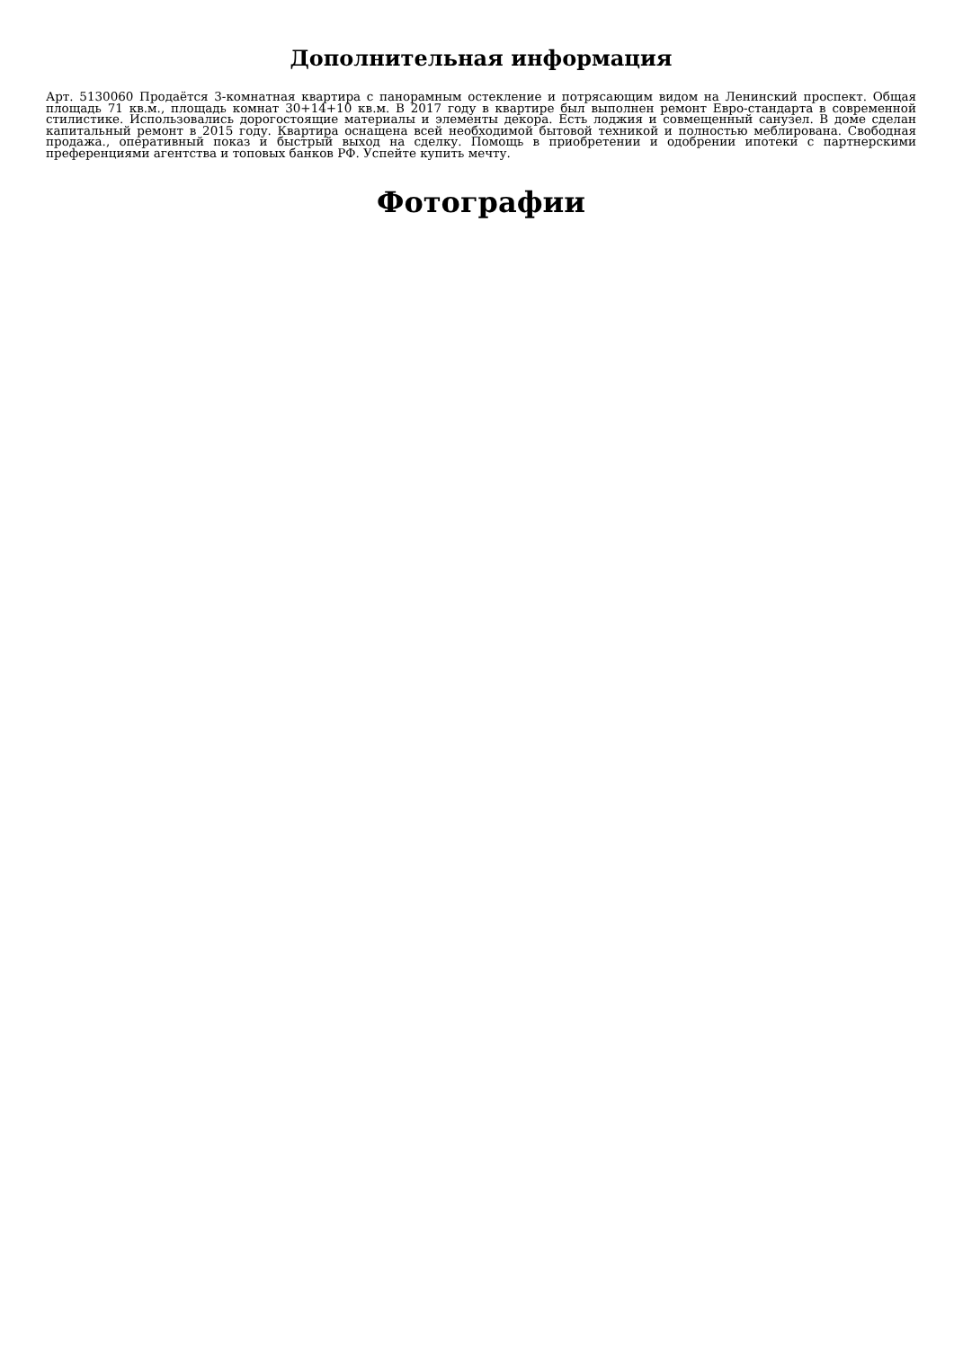Дополнительная информация
Арт. 5130060 Продаётся 3-комнатная квартира с панорамным остекление и потрясающим видом на Ленинский проспект. Общая площадь 71 кв.м., площадь комнат 30+14+10 кв.м. В 2017 году в квартире был выполнен ремонт Евро-стандарта в современной стилистике. Использовались дорогостоящие материалы и элементы декора. Есть лоджия и совмещенный санузел. В доме сделан капитальный ремонт в 2015 году. Квартира оснащена всей необходимой бытовой техникой и полностью меблирована. Свободная продажа., оперативный показ и быстрый выход на сделку. Помощь в приобретении и одобрении ипотеки с партнерскими преференциями агентства и топовых банков РФ. Успейте купить мечту.
Фотографии